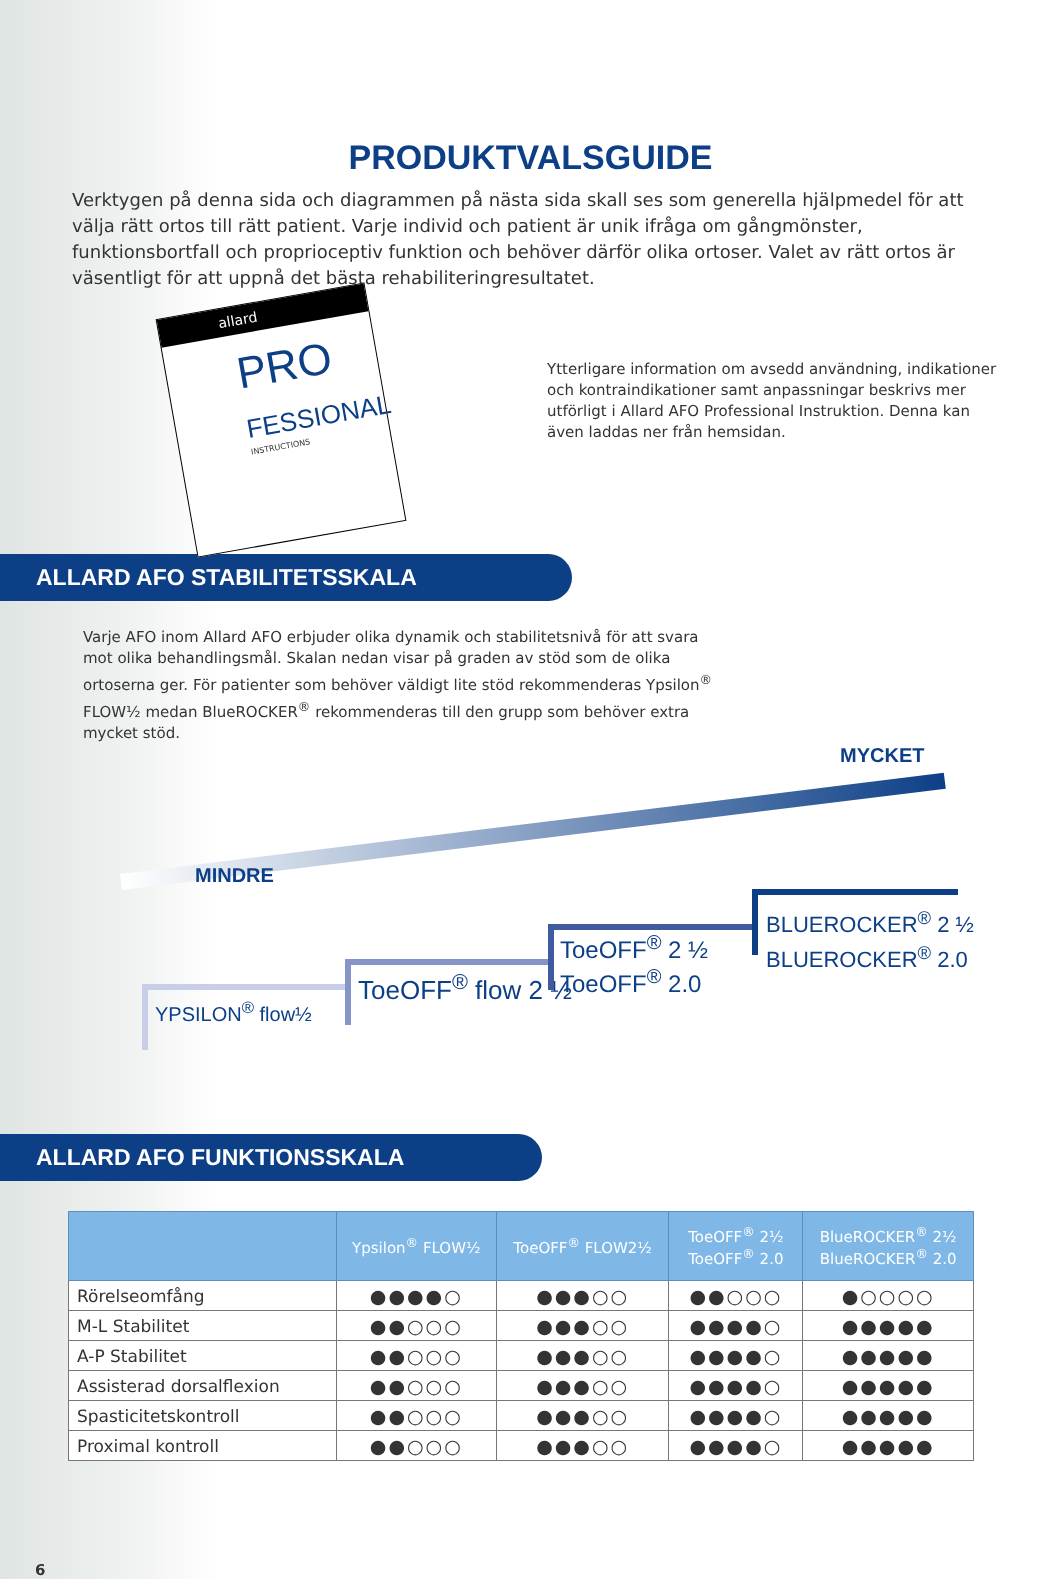PRODUKTVALSGUIDE
Verktygen på denna sida och diagrammen på nästa sida skall ses som generella hjälpmedel för att välja rätt ortos till rätt patient. Varje individ och patient är unik ifråga om gångmönster, funktionsbortfall och proprioceptiv funktion och behöver därför olika ortoser. Valet av rätt ortos är väsentligt för att uppnå det bästa rehabiliteringresultatet.
allard
PRO
FESSIONAL
INSTRUCTIONS
Ytterligare information om avsedd användning, indikationer och kontraindikationer samt anpassningar beskrivs mer utförligt i Allard AFO Professional Instruktion. Denna kan även laddas ner från hemsidan.
ALLARD AFO STABILITETSSKALA
Varje AFO inom Allard AFO erbjuder olika dynamik och stabilitetsnivå för att svara mot olika behandlingsmål. Skalan nedan visar på graden av stöd som de olika ortoserna ger. För patienter som behöver väldigt lite stöd rekommenderas Ypsilon<sup>®</sup> FLOW½ medan BlueROCKER<sup>®</sup> rekommenderas till den grupp som behöver extra mycket stöd.
MINDRE
MYCKET
YPSILON<sup>®</sup> flow½
ToeOFF<sup>®</sup> flow 2 ½
ToeOFF<sup>®</sup> 2 ½
ToeOFF<sup>®</sup> 2.0
BLUEROCKER<sup>®</sup> 2 ½
BLUEROCKER<sup>®</sup> 2.0
ALLARD AFO FUNKTIONSSKALA
| | Ypsilon<sup>®</sup> FLOW½ | ToeOFF<sup>®</sup> FLOW2½ | ToeOFF<sup>®</sup> 2½ ToeOFF<sup>®</sup> 2.0 | BlueROCKER<sup>®</sup> 2½ BlueROCKER<sup>®</sup> 2.0 |
| --- | --- | --- | --- | --- |
| Rörelseomfång | ●●●●○ | ●●●○○ | ●●○○○ | ●○○○○ |
| M-L Stabilitet | ●●○○○ | ●●●○○ | ●●●●○ | ●●●●● |
| A-P Stabilitet | ●●○○○ | ●●●○○ | ●●●●○ | ●●●●● |
| Assisterad dorsalflexion | ●●○○○ | ●●●○○ | ●●●●○ | ●●●●● |
| Spasticitetskontroll | ●●○○○ | ●●●○○ | ●●●●○ | ●●●●● |
| Proximal kontroll | ●●○○○ | ●●●○○ | ●●●●○ | ●●●●● |
6